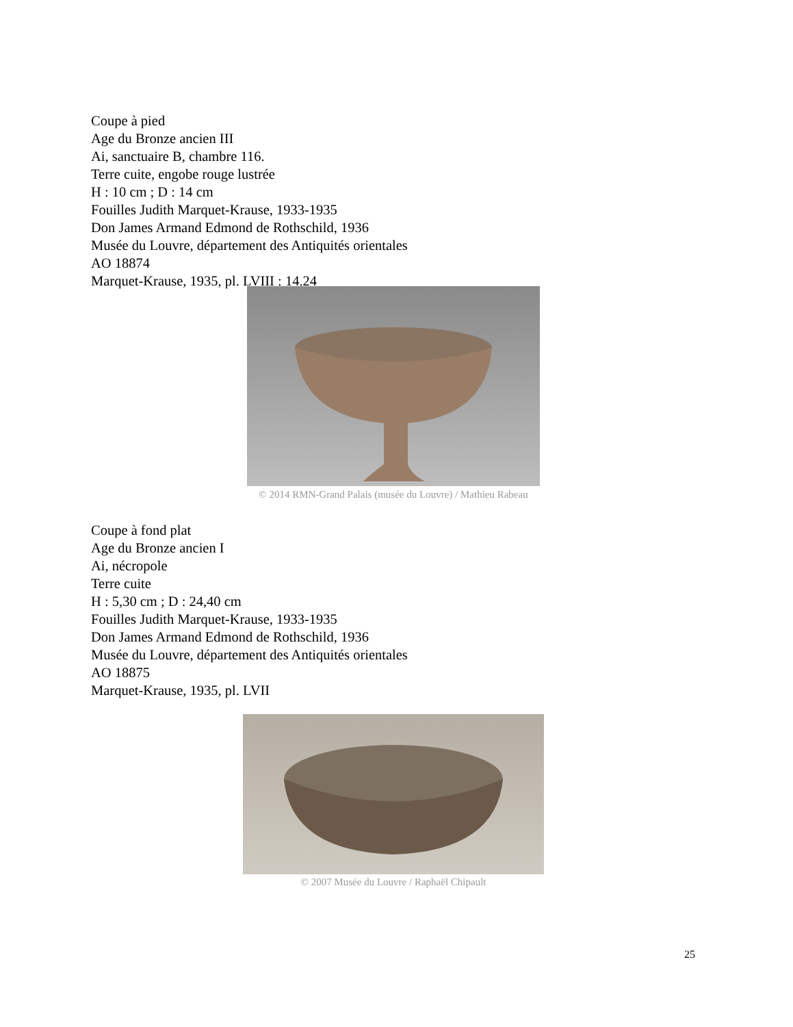Coupe à pied
Age du Bronze ancien III
Ai, sanctuaire B, chambre 116.
Terre cuite, engobe rouge lustrée
H : 10 cm ; D : 14 cm
Fouilles Judith Marquet-Krause, 1933-1935
Don James Armand Edmond de Rothschild, 1936
Musée du Louvre, département des Antiquités orientales
AO 18874
Marquet-Krause, 1935, pl. LVIII : 14.24
© 2014 RMN-Grand Palais (musée du Louvre) / Mathieu Rabeau
Coupe à fond plat
Age du Bronze ancien I
Ai, nécropole
Terre cuite
H : 5,30 cm ; D : 24,40 cm
Fouilles Judith Marquet-Krause, 1933-1935
Don James Armand Edmond de Rothschild, 1936
Musée du Louvre, département des Antiquités orientales
AO 18875
Marquet-Krause, 1935, pl. LVII
© 2007 Musée du Louvre / Raphaël Chipault
25